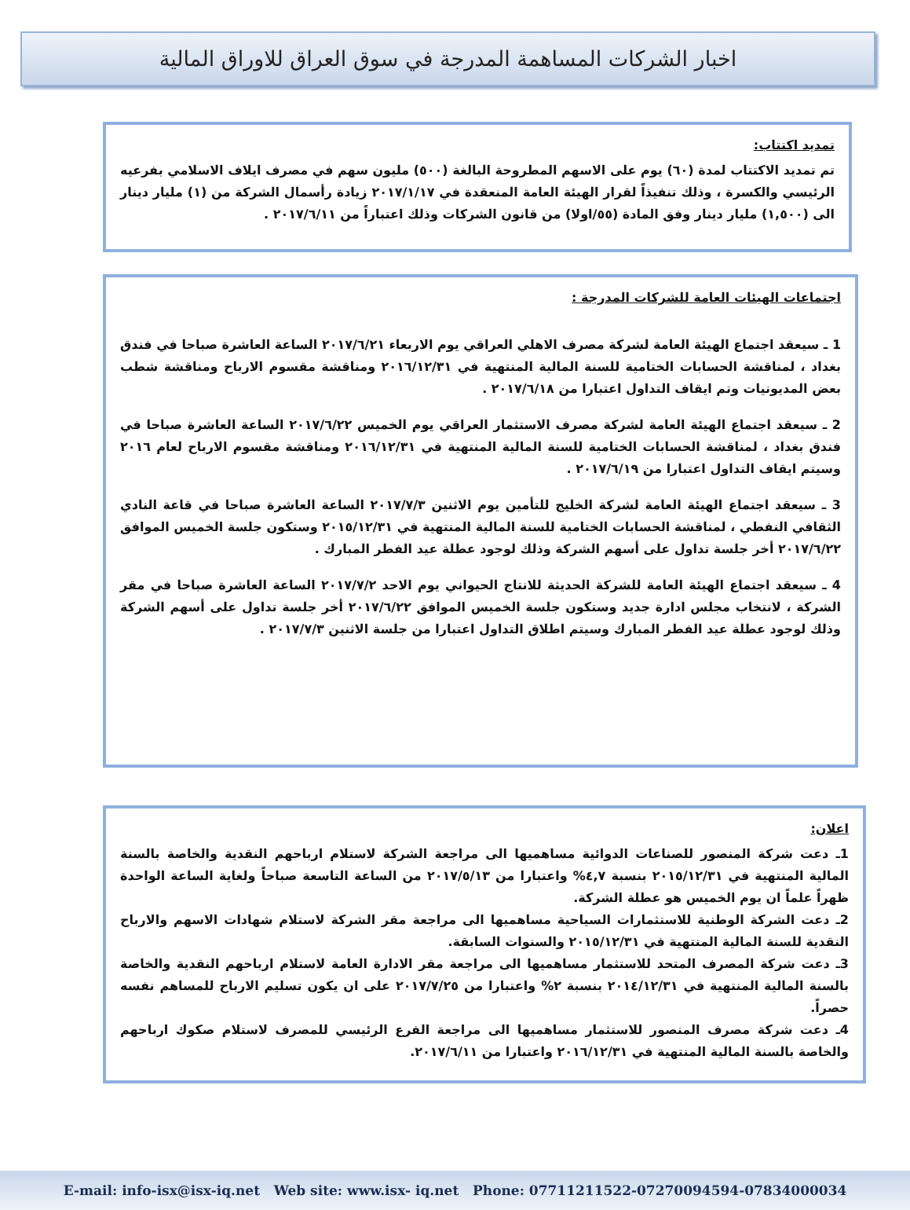اخبار الشركات المساهمة المدرجة في سوق العراق للاوراق المالية
تمديد اكتتاب:
تم تمديد الاكتتاب لمدة (٦٠) يوم على الاسهم المطروحة البالغة (٥٠٠) مليون سهم في مصرف ايلاف الاسلامي بفرعيه الرئيسي والكسرة ، وذلك تنفيذاً لقرار الهيئة العامة المنعقدة في ٢٠١٧/١/١٧ زيادة رأسمال الشركة من (١) مليار دينار الى (١,٥٠٠) مليار دينار وفق المادة (٥٥/اولا) من قانون الشركات وذلك اعتباراً من ٢٠١٧/٦/١١ .
اجتماعات الهيئات العامة للشركات المدرجة :
1 ـ سيعقد اجتماع الهيئة العامة لشركة مصرف الاهلي العراقي يوم الاربعاء ٢٠١٧/٦/٢١ الساعة العاشرة صباحا في فندق بغداد ، لمناقشة الحسابات الختامية للسنة المالية المنتهية في ٢٠١٦/١٢/٣١ ومناقشة مقسوم الارباح ومناقشة شطب بعض المديونيات وتم ايقاف التداول اعتبارا من ٢٠١٧/٦/١٨ .
2 ـ سيعقد اجتماع الهيئة العامة لشركة مصرف الاستثمار العراقي يوم الخميس ٢٠١٧/٦/٢٢ الساعة العاشرة صباحا في فندق بغداد ، لمناقشة الحسابات الختامية للسنة المالية المنتهية في ٢٠١٦/١٢/٣١ ومناقشة مقسوم الارباح لعام ٢٠١٦ وسيتم ايقاف التداول اعتبارا من ٢٠١٧/٦/١٩ .
3 ـ سيعقد اجتماع الهيئة العامة لشركة الخليج للتأمين يوم الاثنين ٢٠١٧/٧/٣ الساعة العاشرة صباحا في قاعة النادي الثقافي النفطي ، لمناقشة الحسابات الختامية للسنة المالية المنتهية في ٢٠١٥/١٢/٣١ وستكون جلسة الخميس الموافق ٢٠١٧/٦/٢٢ أخر جلسة تداول على أسهم الشركة وذلك لوجود عطلة عيد الفطر المبارك .
4 ـ سيعقد اجتماع الهيئة العامة للشركة الحديثة للانتاج الحيواني يوم الاحد ٢٠١٧/٧/٢ الساعة العاشرة صباحا في مقر الشركة ، لانتخاب مجلس ادارة جديد وستكون جلسة الخميس الموافق ٢٠١٧/٦/٢٢ أخر جلسة تداول على أسهم الشركة وذلك لوجود عطلة عيد الفطر المبارك وسيتم اطلاق التداول اعتبارا من جلسة الاثنين ٢٠١٧/٧/٣ .
اعلان:
1ـ دعت شركة المنصور للصناعات الدوائية مساهميها الى مراجعة الشركة لاستلام ارباحهم النقدية والخاصة بالسنة المالية المنتهية في ٢٠١٥/١٢/٣١ بنسبة ٤,٧% واعتبارا من ٢٠١٧/٥/١٣ من الساعة التاسعة صباحاً ولغاية الساعة الواحدة ظهراً علماً ان يوم الخميس هو عطلة الشركة.
2ـ دعت الشركة الوطنية للاستثمارات السياحية مساهميها الى مراجعة مقر الشركة لاستلام شهادات الاسهم والارباح النقدية للسنة المالية المنتهية في ٢٠١٥/١٢/٣١ والسنوات السابقة.
3ـ دعت شركة المصرف المتحد للاستثمار مساهميها الى مراجعة مقر الادارة العامة لاستلام ارباحهم النقدية والخاصة بالسنة المالية المنتهية في ٢٠١٤/١٢/٣١ بنسبة ٢% واعتبارا من ٢٠١٧/٧/٢٥ على ان يكون تسليم الارباح للمساهم نفسه حصراً.
4ـ دعت شركة مصرف المنصور للاستثمار مساهميها الى مراجعة الفرع الرئيسي للمصرف لاستلام صكوك ارباحهم والخاصة بالسنة المالية المنتهية في ٢٠١٦/١٢/٣١ واعتبارا من ٢٠١٧/٦/١١.
E-mail: info-isx@isx-iq.net Web site: www.isx- iq.net Phone: 07711211522-07270094594-07834000034